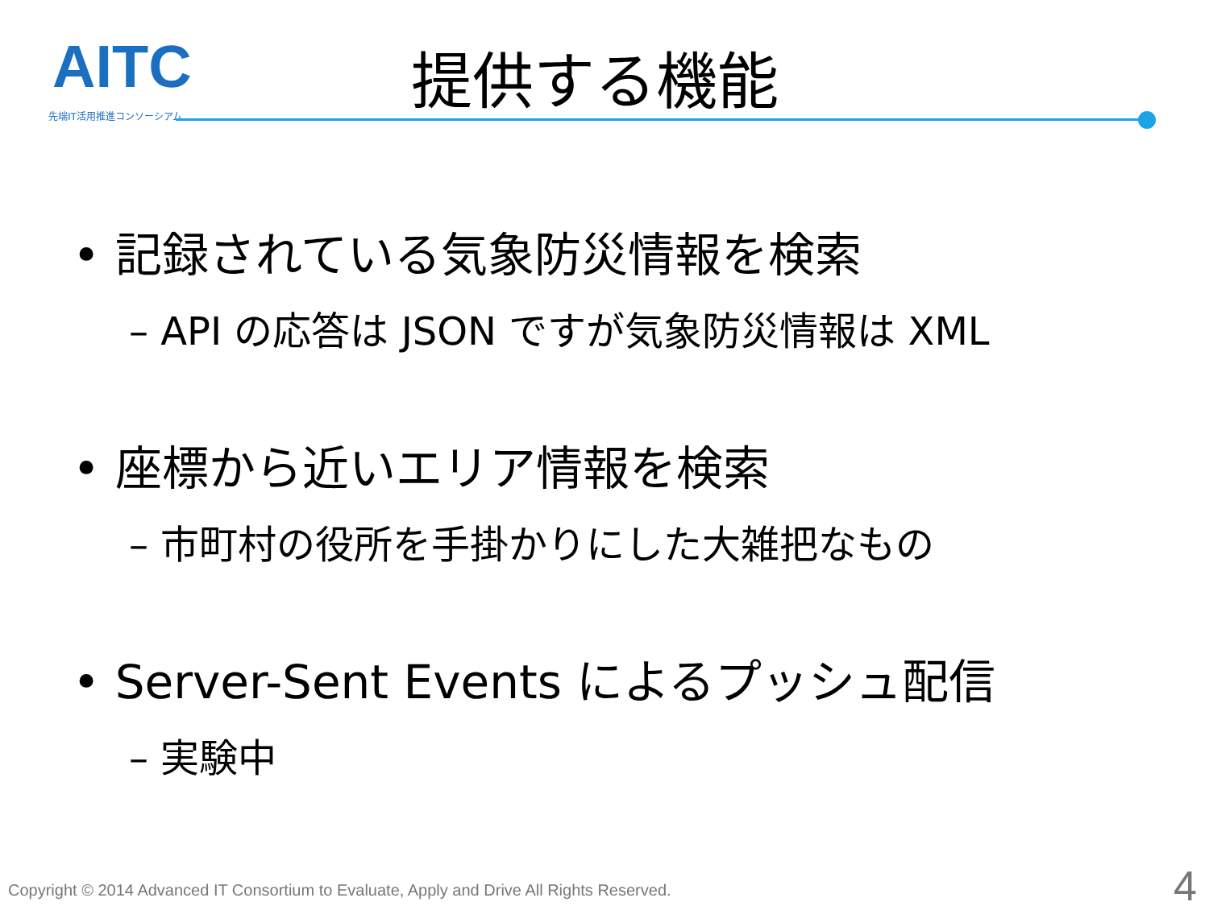AITC
先端IT活用推進コンソーシアム
提供する機能
• 記録されている気象防災情報を検索
– API の応答は JSON ですが気象防災情報は XML
• 座標から近いエリア情報を検索
– 市町村の役所を手掛かりにした大雑把なもの
• Server-Sent Events によるプッシュ配信
– 実験中
Copyright © 2014 Advanced IT Consortium to Evaluate, Apply and Drive All Rights Reserved.
4